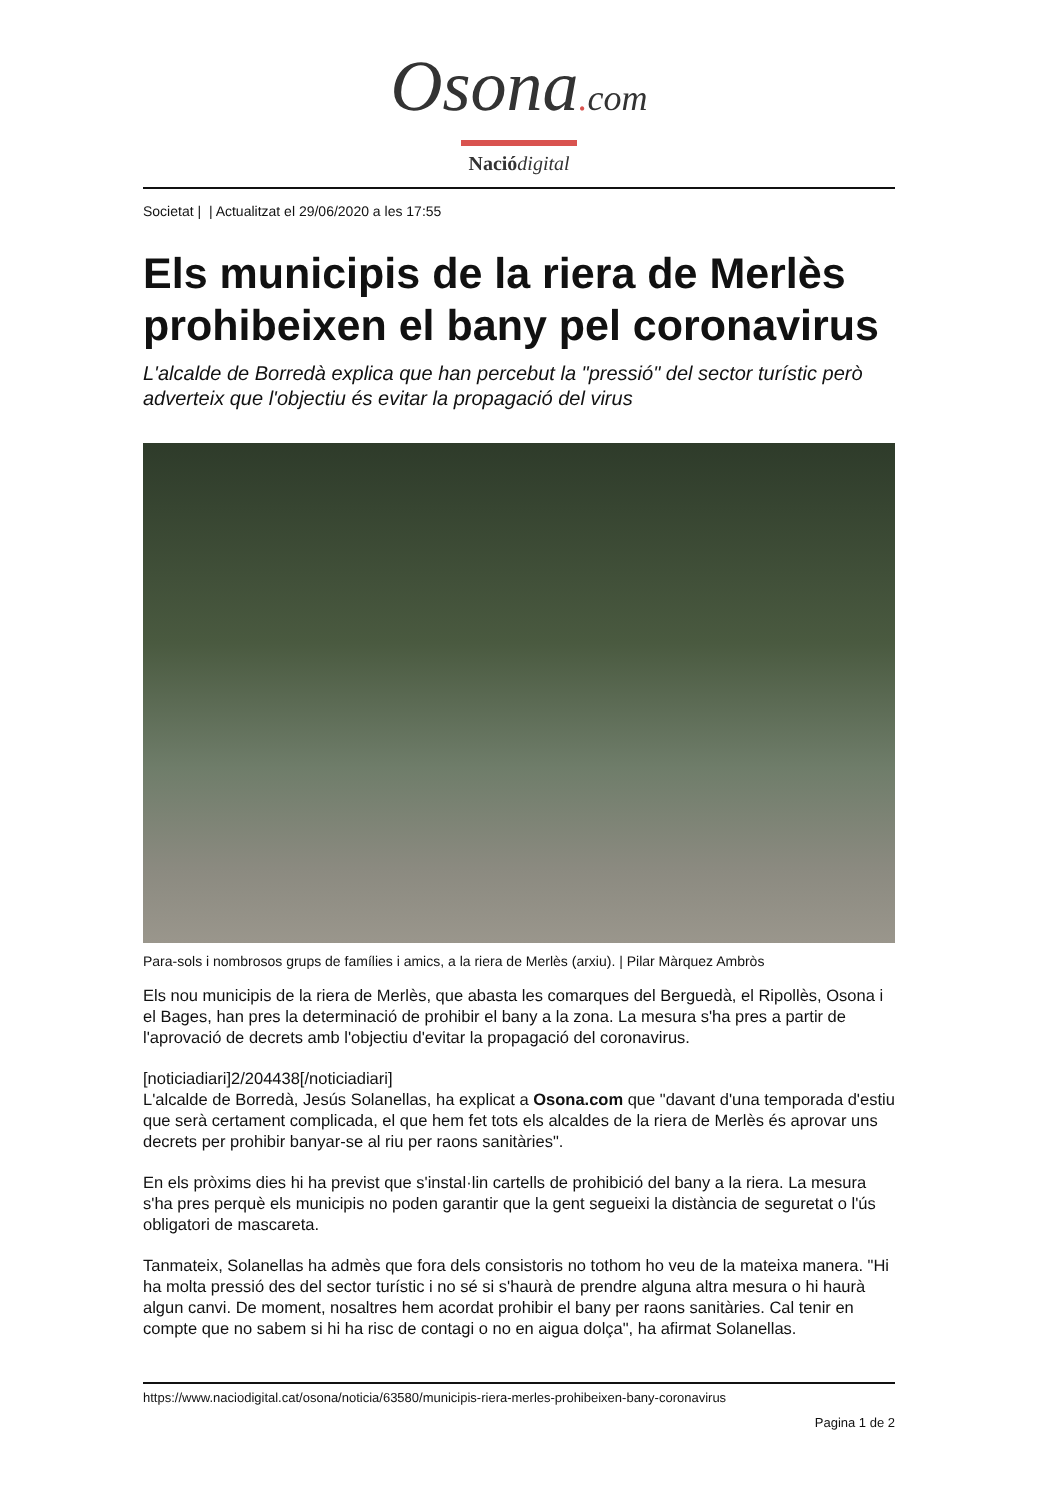Osona. com
Nació digital
Societat | | Actualitzat el 29/06/2020 a les 17:55
Els municipis de la riera de Merlès prohibeixen el bany pel coronavirus
L'alcalde de Borredà explica que han percebut la "pressió" del sector turístic però adverteix que l'objectiu és evitar la propagació del virus
Para-sols i nombrosos grups de famílies i amics, a la riera de Merlès (arxiu). | Pilar Màrquez Ambròs
Els nou municipis de la riera de Merlès, que abasta les comarques del Berguedà, el Ripollès, Osona i el Bages, han pres la determinació de prohibir el bany a la zona. La mesura s'ha pres a partir de l'aprovació de decrets amb l'objectiu d'evitar la propagació del coronavirus.
[noticiadiari]2/204438[/noticiadiari]
L'alcalde de Borredà, Jesús Solanellas, ha explicat a Osona.com que "davant d'una temporada d'estiu que serà certament complicada, el que hem fet tots els alcaldes de la riera de Merlès és aprovar uns decrets per prohibir banyar-se al riu per raons sanitàries".
En els pròxims dies hi ha previst que s'instal·lin cartells de prohibició del bany a la riera. La mesura s'ha pres perquè els municipis no poden garantir que la gent segueixi la distància de seguretat o l'ús obligatori de mascareta.
Tanmateix, Solanellas ha admès que fora dels consistoris no tothom ho veu de la mateixa manera. "Hi ha molta pressió des del sector turístic i no sé si s'haurà de prendre alguna altra mesura o hi haurà algun canvi. De moment, nosaltres hem acordat prohibir el bany per raons sanitàries. Cal tenir en compte que no sabem si hi ha risc de contagi o no en aigua dolça", ha afirmat Solanellas.
https://www.naciodigital.cat/osona/noticia/63580/municipis-riera-merles-prohibeixen-bany-coronavirus
Pagina 1 de 2